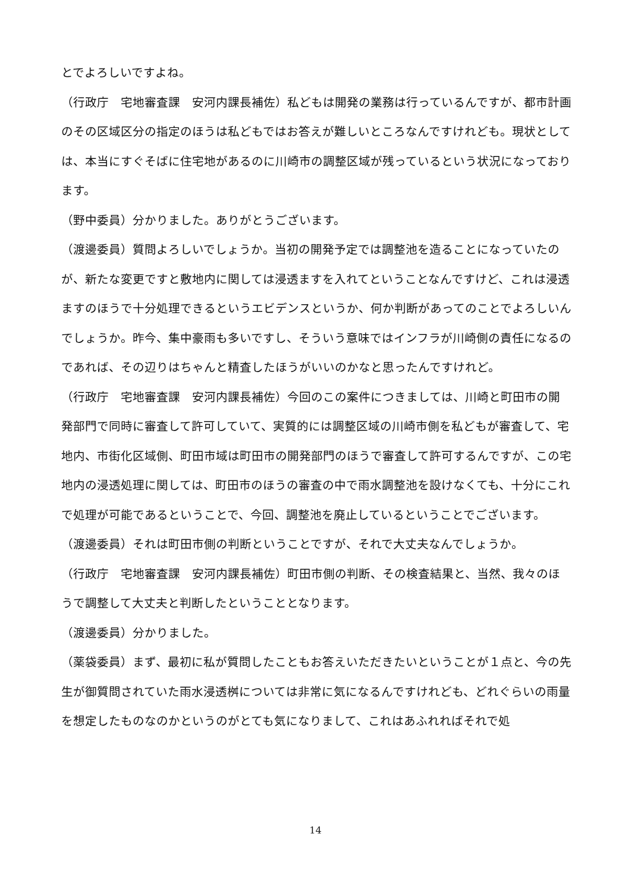とでよろしいですよね。
（行政庁　宅地審査課　安河内課長補佐）私どもは開発の業務は行っているんですが、都市計画のその区域区分の指定のほうは私どもではお答えが難しいところなんですけれども。現状としては、本当にすぐそばに住宅地があるのに川崎市の調整区域が残っているという状況になっております。
（野中委員）分かりました。ありがとうございます。
（渡邊委員）質問よろしいでしょうか。当初の開発予定では調整池を造ることになっていたのが、新たな変更ですと敷地内に関しては浸透ますを入れてということなんですけど、これは浸透ますのほうで十分処理できるというエビデンスというか、何か判断があってのことでよろしいんでしょうか。昨今、集中豪雨も多いですし、そういう意味ではインフラが川崎側の責任になるのであれば、その辺りはちゃんと精査したほうがいいのかなと思ったんですけれど。
（行政庁　宅地審査課　安河内課長補佐）今回のこの案件につきましては、川崎と町田市の開発部門で同時に審査して許可していて、実質的には調整区域の川崎市側を私どもが審査して、宅地内、市街化区域側、町田市域は町田市の開発部門のほうで審査して許可するんですが、この宅地内の浸透処理に関しては、町田市のほうの審査の中で雨水調整池を設けなくても、十分にこれで処理が可能であるということで、今回、調整池を廃止しているということでございます。
（渡邊委員）それは町田市側の判断ということですが、それで大丈夫なんでしょうか。
（行政庁　宅地審査課　安河内課長補佐）町田市側の判断、その検査結果と、当然、我々のほうで調整して大丈夫と判断したということとなります。
（渡邊委員）分かりました。
（薬袋委員）まず、最初に私が質問したこともお答えいただきたいということが１点と、今の先生が御質問されていた雨水浸透桝については非常に気になるんですけれども、どれぐらいの雨量を想定したものなのかというのがとても気になりまして、これはあふれればそれで処
14